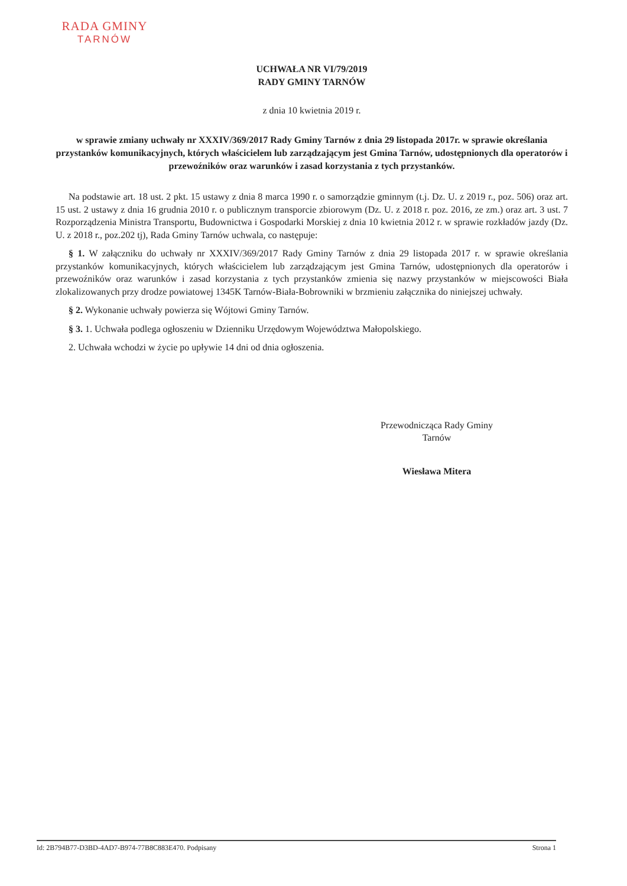RADA GMINY
TARNÓW
UCHWAŁA NR VI/79/2019
RADY GMINY TARNÓW
z dnia 10 kwietnia 2019 r.
w sprawie zmiany uchwały nr XXXIV/369/2017 Rady Gminy Tarnów z dnia 29 listopada 2017r. w sprawie określania przystanków komunikacyjnych, których właścicielem lub zarządzającym jest Gmina Tarnów, udostępnionych dla operatorów i przewoźników oraz warunków i zasad korzystania z tych przystanków.
Na podstawie art. 18 ust. 2 pkt. 15 ustawy z dnia 8 marca 1990 r. o samorządzie gminnym (t.j. Dz. U. z 2019 r., poz. 506) oraz art. 15 ust. 2 ustawy z dnia 16 grudnia 2010 r. o publicznym transporcie zbiorowym (Dz. U. z 2018 r. poz. 2016, ze zm.) oraz art. 3 ust. 7 Rozporządzenia Ministra Transportu, Budownictwa i Gospodarki Morskiej z dnia 10 kwietnia 2012 r. w sprawie rozkładów jazdy (Dz. U. z 2018 r., poz.202 tj), Rada Gminy Tarnów uchwala, co następuje:
§ 1. W załączniku do uchwały nr XXXIV/369/2017 Rady Gminy Tarnów z dnia 29 listopada 2017 r. w sprawie określania przystanków komunikacyjnych, których właścicielem lub zarządzającym jest Gmina Tarnów, udostępnionych dla operatorów i przewoźników oraz warunków i zasad korzystania z tych przystanków zmienia się nazwy przystanków w miejscowości Biała zlokalizowanych przy drodze powiatowej 1345K Tarnów-Biała-Bobrowniki w brzmieniu załącznika do niniejszej uchwały.
§ 2. Wykonanie uchwały powierza się Wójtowi Gminy Tarnów.
§ 3. 1. Uchwała podlega ogłoszeniu w Dzienniku Urzędowym Województwa Małopolskiego.
2. Uchwała wchodzi w życie po upływie 14 dni od dnia ogłoszenia.
Przewodnicząca Rady Gminy
Tarnów
Wiesława Mitera
Id: 2B794B77-D3BD-4AD7-B974-77B8C883E470. Podpisany Strona 1